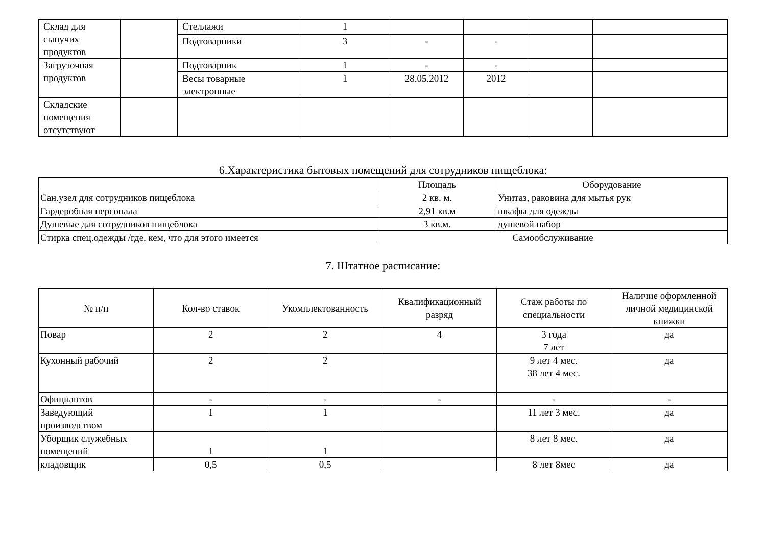| Склад для сыпучих продуктов | | Стеллажи | 1 | | | | |
| | | Подтоварники | 3 | - | - | | |
| Загрузочная продуктов | | Подтоварник | 1 | - | - | | |
| | | Весы товарные электронные | 1 | 28.05.2012 | 2012 | | |
| Складские помещения отсутствуют | | | | | | | |
6.Характеристика бытовых помещений для сотрудников пищеблока:
| | Площадь | Оборудование |
| Сан.узел для сотрудников пищеблока | 2 кв. м. | Унитаз, раковина для мытья рук |
| Гардеробная персонала | 2,91 кв.м | шкафы для одежды |
| Душевые для сотрудников пищеблока | 3 кв.м. | душевой набор |
| Стирка спец.одежды /где, кем, что для этого имеется | Самообслуживание | |
7. Штатное расписание:
| № п/п | Кол-во ставок | Укомплектованность | Квалификационный разряд | Стаж работы по специальности | Наличие оформленной личной медицинской книжки |
| --- | --- | --- | --- | --- | --- |
| Повар | 2 | 2 | 4 | 3 года 7 лет | да |
| Кухонный рабочий | 2 | 2 | | 9 лет 4 мес. 38 лет 4 мес. | да |
| Официантов | - | - | - | - | - |
| Заведующий производством | 1 | 1 | | 11 лет 3 мес. | да |
| Уборщик служебных помещений | 1 | 1 | | 8 лет 8 мес. | да |
| кладовщик | 0,5 | 0,5 | | 8 лет 8мес | да |